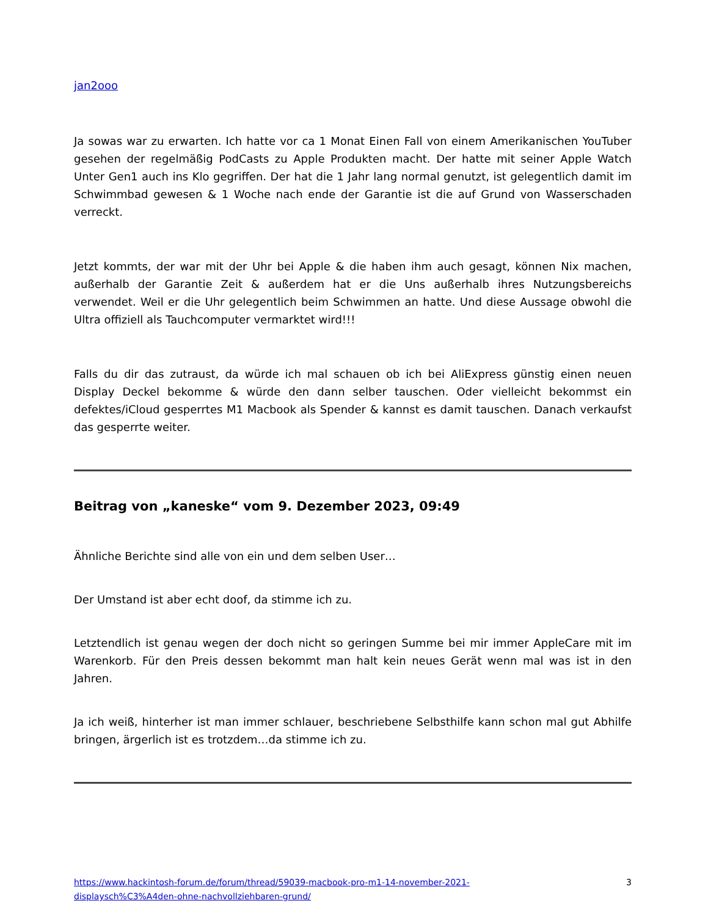jan2ooo
Ja sowas war zu erwarten. Ich hatte vor ca 1 Monat Einen Fall von einem Amerikanischen YouTuber gesehen der regelmäßig PodCasts zu Apple Produkten macht. Der hatte mit seiner Apple Watch Unter Gen1 auch ins Klo gegriffen. Der hat die 1 Jahr lang normal genutzt, ist gelegentlich damit im Schwimmbad gewesen & 1 Woche nach ende der Garantie ist die auf Grund von Wasserschaden verreckt.
Jetzt kommts, der war mit der Uhr bei Apple & die haben ihm auch gesagt, können Nix machen, außerhalb der Garantie Zeit & außerdem hat er die Uns außerhalb ihres Nutzungsbereichs verwendet. Weil er die Uhr gelegentlich beim Schwimmen an hatte. Und diese Aussage obwohl die Ultra offiziell als Tauchcomputer vermarktet wird!!!
Falls du dir das zutraust, da würde ich mal schauen ob ich bei AliExpress günstig einen neuen Display Deckel bekomme & würde den dann selber tauschen. Oder vielleicht bekommst ein defektes/iCloud gesperrtes M1 Macbook als Spender & kannst es damit tauschen. Danach verkaufst das gesperrte weiter.
Beitrag von „kaneske“ vom 9. Dezember 2023, 09:49
Ähnliche Berichte sind alle von ein und dem selben User…
Der Umstand ist aber echt doof, da stimme ich zu.
Letztendlich ist genau wegen der doch nicht so geringen Summe bei mir immer AppleCare mit im Warenkorb. Für den Preis dessen bekommt man halt kein neues Gerät wenn mal was ist in den Jahren.
Ja ich weiß, hinterher ist man immer schlauer, beschriebene Selbsthilfe kann schon mal gut Abhilfe bringen, ärgerlich ist es trotzdem…da stimme ich zu.
https://www.hackintosh-forum.de/forum/thread/59039-macbook-pro-m1-14-november-2021-
displaysch%C3%A4den-ohne-nachvollziehbaren-grund/ 3